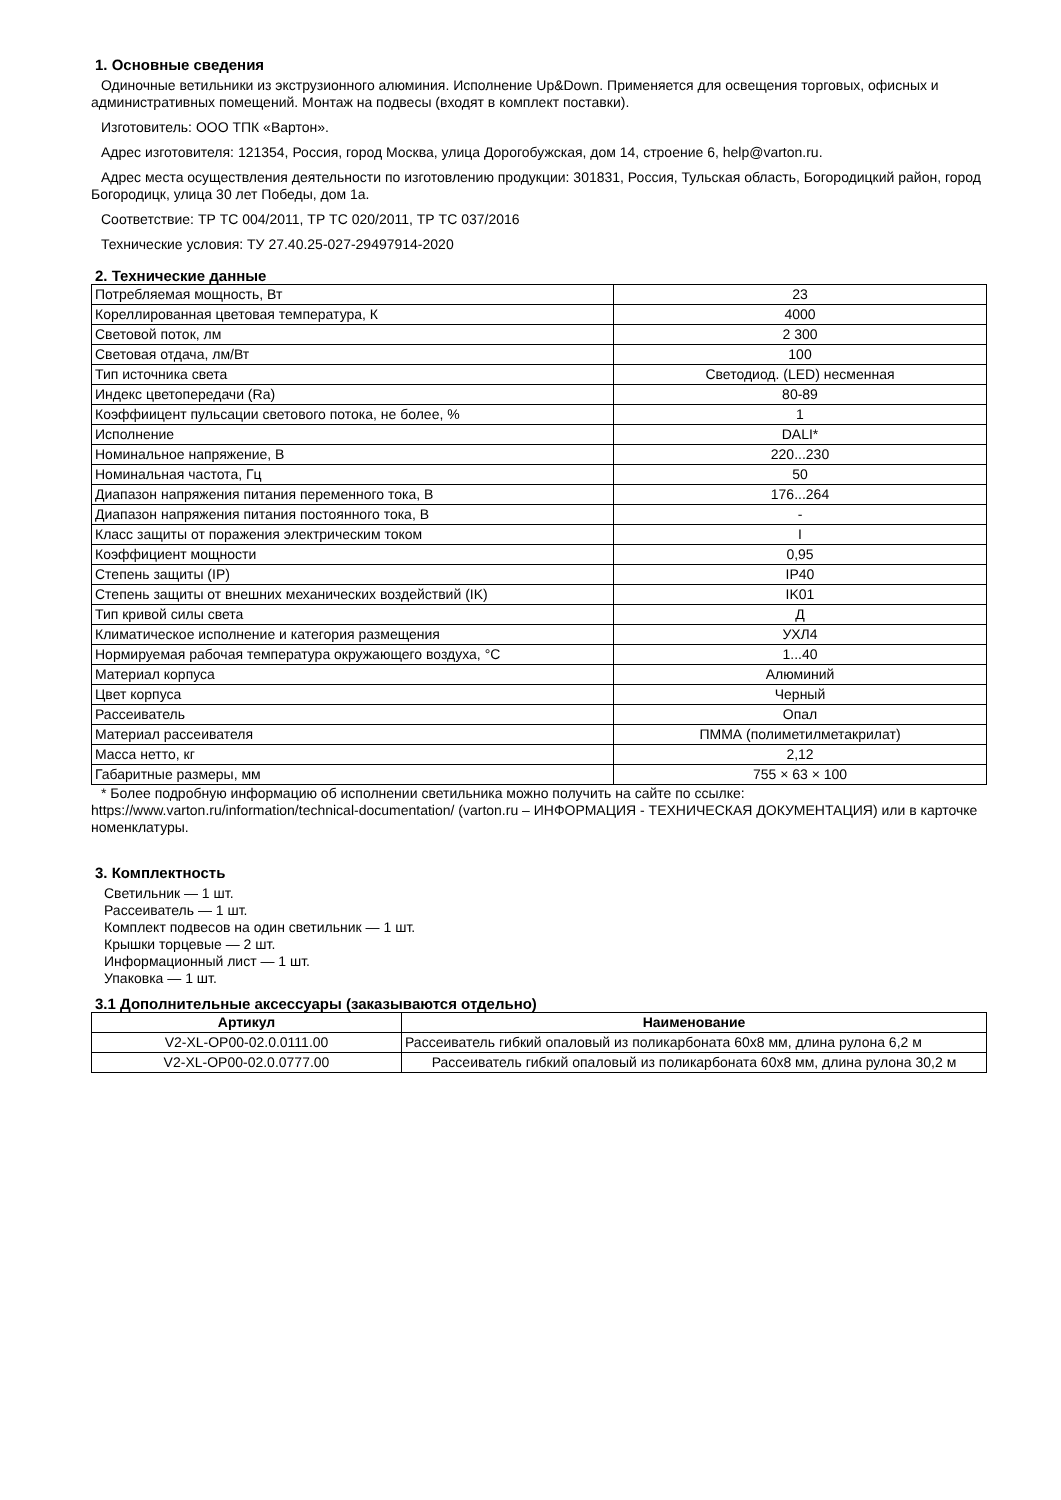1. Основные сведения
Одиночные ветильники из экструзионного алюминия. Исполнение Up&Down. Применяется для освещения торговых, офисных и административных помещений. Монтаж на подвесы (входят в комплект поставки).
Изготовитель: ООО ТПК «Вартон».
Адрес изготовителя: 121354, Россия, город Москва, улица Дорогобужская, дом 14, строение 6, help@varton.ru.
Адрес места осуществления деятельности по изготовлению продукции: 301831, Россия, Тульская область, Богородицкий район, город Богородицк, улица 30 лет Победы, дом 1а.
Соответствие: ТР ТС 004/2011, ТР ТС 020/2011, ТР ТС 037/2016
Технические условия: ТУ 27.40.25-027-29497914-2020
2. Технические данные
| Потребляемая мощность, Вт | 23 |
| Кореллированная цветовая температура, К | 4000 |
| Световой поток, лм | 2 300 |
| Световая отдача, лм/Вт | 100 |
| Тип источника света | Светодиод. (LED) несменная |
| Индекс цветопередачи (Ra) | 80-89 |
| Коэффиицент пульсации светового потока, не более, % | 1 |
| Исполнение | DALI* |
| Номинальное напряжение, В | 220...230 |
| Номинальная частота, Гц | 50 |
| Диапазон напряжения питания переменного тока, В | 176...264 |
| Диапазон напряжения питания постоянного тока, В | - |
| Класс защиты от поражения электрическим током | I |
| Коэффициент мощности | 0,95 |
| Степень защиты (IP) | IP40 |
| Степень защиты от внешних механических воздействий (IK) | IK01 |
| Тип кривой силы света | Д |
| Климатическое исполнение и категория размещения | УХЛ4 |
| Нормируемая рабочая температура окружающего воздуха, °С | 1...40 |
| Материал корпуса | Алюминий |
| Цвет корпуса | Черный |
| Рассеиватель | Опал |
| Материал рассеивателя | ПММА (полиметилметакрилат) |
| Масса нетто, кг | 2,12 |
| Габаритные размеры, мм | 755 × 63 × 100 |
* Более подробную информацию об исполнении светильника можно получить на сайте по ссылке: https://www.varton.ru/information/technical-documentation/ (varton.ru – ИНФОРМАЦИЯ - ТЕХНИЧЕСКАЯ ДОКУМЕНТАЦИЯ) или в карточке номенклатуры.
3. Комплектность
Светильник — 1 шт.
Рассеиватель — 1 шт.
Комплект подвесов на один светильник — 1 шт.
Крышки торцевые — 2 шт.
Информационный лист — 1 шт.
Упаковка — 1 шт.
3.1 Дополнительные аксессуары (заказываются отдельно)
| Артикул | Наименование |
| --- | --- |
| V2-XL-OP00-02.0.0111.00 | Рассеиватель гибкий опаловый из поликарбоната 60х8 мм, длина рулона 6,2 м |
| V2-XL-OP00-02.0.0777.00 | Рассеиватель гибкий опаловый из поликарбоната 60х8 мм, длина рулона 30,2 м |